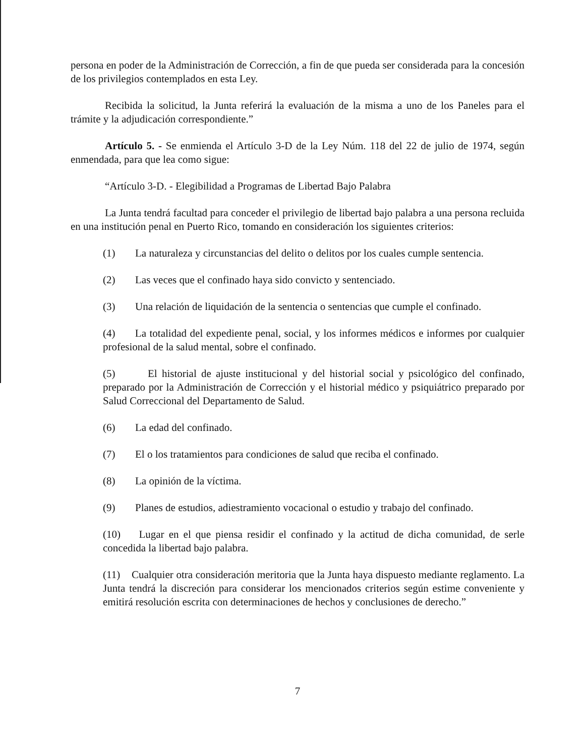persona en poder de la Administración de Corrección, a fin de que pueda ser considerada para la concesión de los privilegios contemplados en esta Ley.
Recibida la solicitud, la Junta referirá la evaluación de la misma a uno de los Paneles para el trámite y la adjudicación correspondiente.”
Artículo 5. - Se enmienda el Artículo 3-D de la Ley Núm. 118 del 22 de julio de 1974, según enmendada, para que lea como sigue:
“Artículo 3-D. - Elegibilidad a Programas de Libertad Bajo Palabra
La Junta tendrá facultad para conceder el privilegio de libertad bajo palabra a una persona recluida en una institución penal en Puerto Rico, tomando en consideración los siguientes criterios:
(1) La naturaleza y circunstancias del delito o delitos por los cuales cumple sentencia.
(2) Las veces que el confinado haya sido convicto y sentenciado.
(3) Una relación de liquidación de la sentencia o sentencias que cumple el confinado.
(4) La totalidad del expediente penal, social, y los informes médicos e informes por cualquier profesional de la salud mental, sobre el confinado.
(5) El historial de ajuste institucional y del historial social y psicológico del confinado, preparado por la Administración de Corrección y el historial médico y psiquiátrico preparado por Salud Correccional del Departamento de Salud.
(6) La edad del confinado.
(7) El o los tratamientos para condiciones de salud que reciba el confinado.
(8) La opinión de la víctima.
(9) Planes de estudios, adiestramiento vocacional o estudio y trabajo del confinado.
(10) Lugar en el que piensa residir el confinado y la actitud de dicha comunidad, de serle concedida la libertad bajo palabra.
(11) Cualquier otra consideración meritoria que la Junta haya dispuesto mediante reglamento. La Junta tendrá la discreción para considerar los mencionados criterios según estime conveniente y emitirá resolución escrita con determinaciones de hechos y conclusiones de derecho.”
7